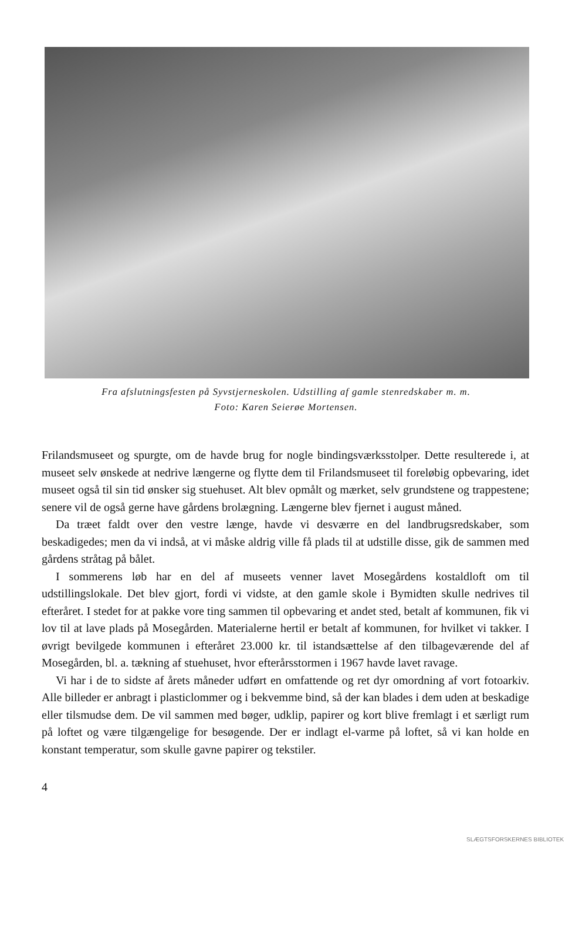Fra afslutningsfesten på Syvstjerneskolen. Udstilling af gamle stenredskaber m. m.
Foto: Karen Seierøe Mortensen.
Frilandsmuseet og spurgte, om de havde brug for nogle bindingsværksstolper. Dette resulterede i, at museet selv ønskede at nedrive længerne og flytte dem til Frilandsmuseet til foreløbig opbevaring, idet museet også til sin tid ønsker sig stuehuset. Alt blev opmålt og mærket, selv grundstene og trappestene; senere vil de også gerne have gårdens brolægning. Længerne blev fjernet i august måned.
Da træet faldt over den vestre længe, havde vi desværre en del landbrugsredskaber, som beskadigedes; men da vi indså, at vi måske aldrig ville få plads til at udstille disse, gik de sammen med gårdens stråtag på bålet.
I sommerens løb har en del af museets venner lavet Mosegårdens kostaldloft om til udstillingslokale. Det blev gjort, fordi vi vidste, at den gamle skole i Bymidten skulle nedrives til efteråret. I stedet for at pakke vore ting sammen til opbevaring et andet sted, betalt af kommunen, fik vi lov til at lave plads på Mosegården. Materialerne hertil er betalt af kommunen, for hvilket vi takker. I øvrigt bevilgede kommunen i efteråret 23.000 kr. til istandsættelse af den tilbageværende del af Mosegården, bl. a. tækning af stuehuset, hvor efterårsstormen i 1967 havde lavet ravage.
Vi har i de to sidste af årets måneder udført en omfattende og ret dyr omordning af vort fotoarkiv. Alle billeder er anbragt i plasticlommer og i bekvemme bind, så der kan blades i dem uden at beskadige eller tilsmudse dem. De vil sammen med bøger, udklip, papirer og kort blive fremlagt i et særligt rum på loftet og være tilgængelige for besøgende. Der er indlagt el-varme på loftet, så vi kan holde en konstant temperatur, som skulle gavne papirer og tekstiler.
4
SLÆGTSFORSKERNES BIBLIOTEK